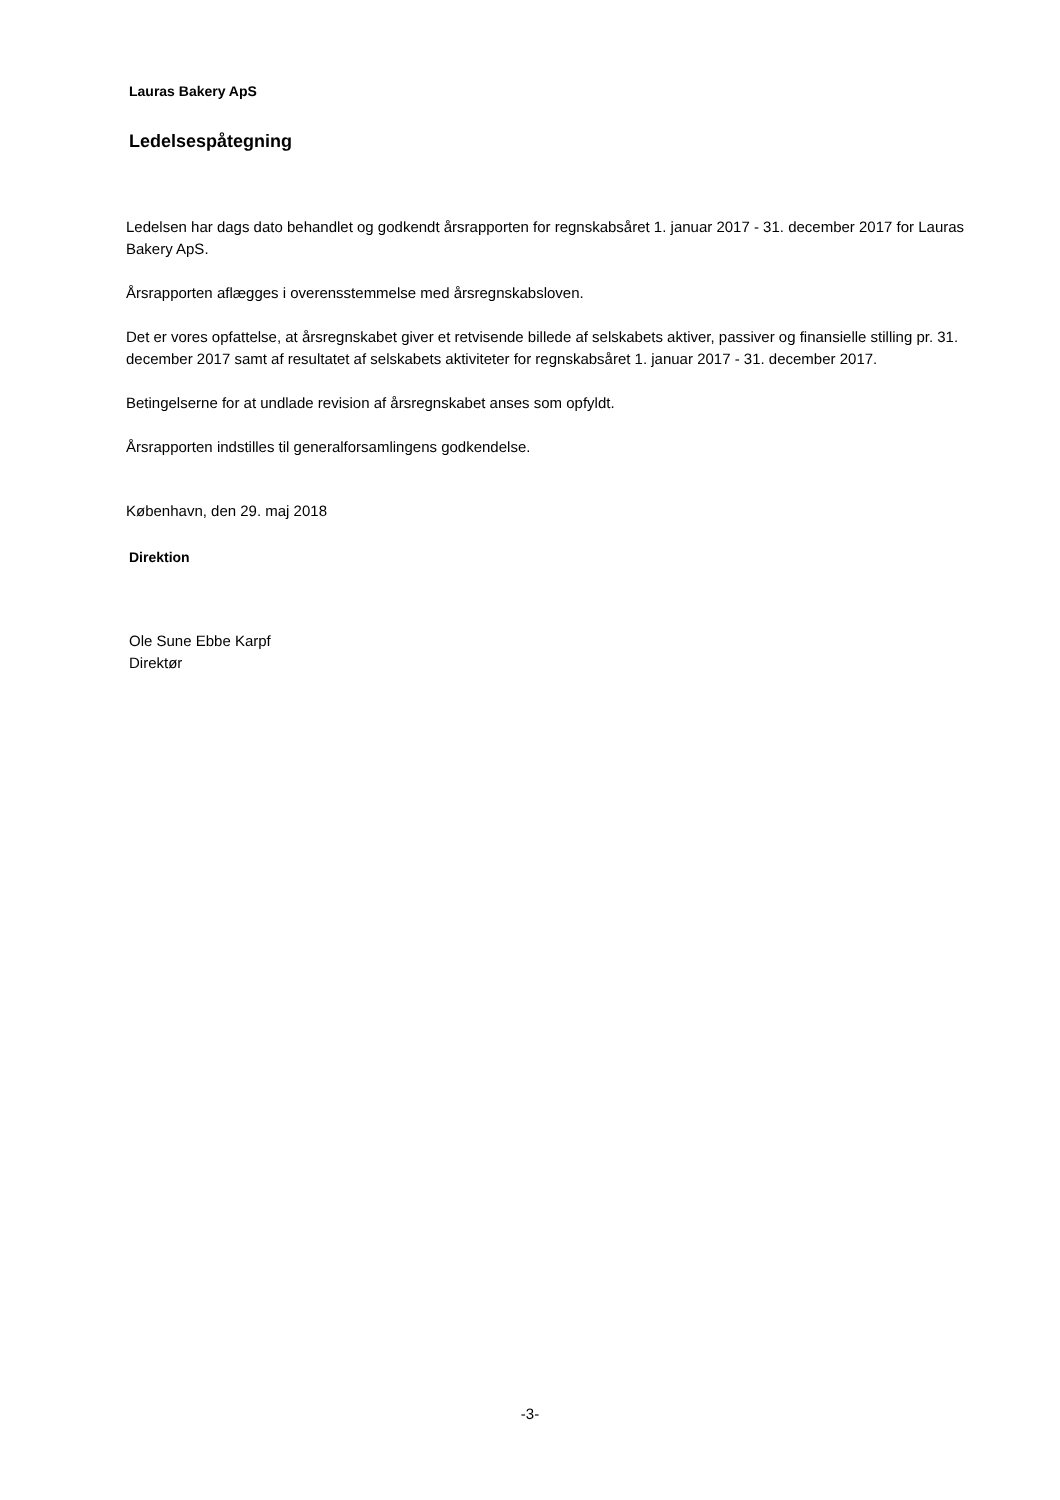Lauras Bakery ApS
Ledelsespåtegning
Ledelsen har dags dato behandlet og godkendt årsrapporten for regnskabsåret 1. januar 2017 - 31. december 2017 for Lauras Bakery ApS.
Årsrapporten aflægges i overensstemmelse med årsregnskabsloven.
Det er vores opfattelse, at årsregnskabet giver et retvisende billede af selskabets aktiver, passiver og finansielle stilling pr. 31. december 2017 samt af resultatet af selskabets aktiviteter for regnskabsåret 1. januar 2017 - 31. december 2017.
Betingelserne for at undlade revision af årsregnskabet anses som opfyldt.
Årsrapporten indstilles til generalforsamlingens godkendelse.
København, den 29. maj 2018
Direktion
Ole Sune Ebbe Karpf
Direktør
-3-